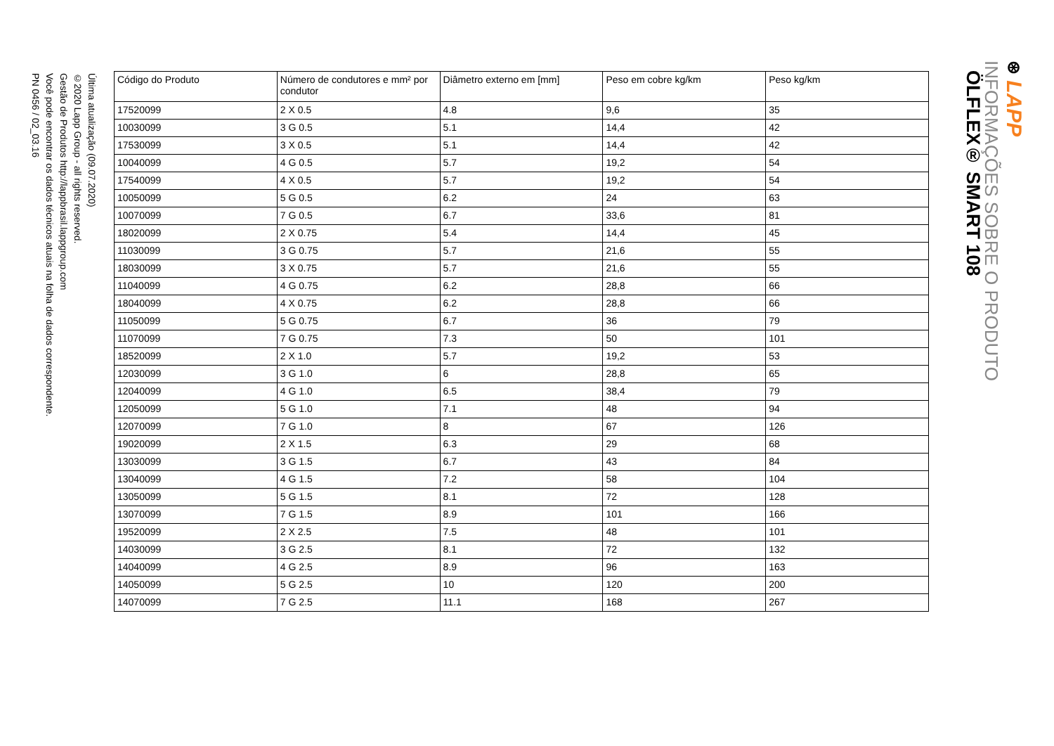⊛ LAPP
INFORMAÇÕES SOBRE O PRODUTO
ÖLFLEX® SMART 108
| Código do Produto | Número de condutores e mm² por condutor | Diâmetro externo em [mm] | Peso em cobre kg/km | Peso kg/km |
| --- | --- | --- | --- | --- |
| 17520099 | 2 X 0.5 | 4.8 | 9,6 | 35 |
| 10030099 | 3 G 0.5 | 5.1 | 14,4 | 42 |
| 17530099 | 3 X 0.5 | 5.1 | 14,4 | 42 |
| 10040099 | 4 G 0.5 | 5.7 | 19,2 | 54 |
| 17540099 | 4 X 0.5 | 5.7 | 19,2 | 54 |
| 10050099 | 5 G 0.5 | 6.2 | 24 | 63 |
| 10070099 | 7 G 0.5 | 6.7 | 33,6 | 81 |
| 18020099 | 2 X 0.75 | 5.4 | 14,4 | 45 |
| 11030099 | 3 G 0.75 | 5.7 | 21,6 | 55 |
| 18030099 | 3 X 0.75 | 5.7 | 21,6 | 55 |
| 11040099 | 4 G 0.75 | 6.2 | 28,8 | 66 |
| 18040099 | 4 X 0.75 | 6.2 | 28,8 | 66 |
| 11050099 | 5 G 0.75 | 6.7 | 36 | 79 |
| 11070099 | 7 G 0.75 | 7.3 | 50 | 101 |
| 18520099 | 2 X 1.0 | 5.7 | 19,2 | 53 |
| 12030099 | 3 G 1.0 | 6 | 28,8 | 65 |
| 12040099 | 4 G 1.0 | 6.5 | 38,4 | 79 |
| 12050099 | 5 G 1.0 | 7.1 | 48 | 94 |
| 12070099 | 7 G 1.0 | 8 | 67 | 126 |
| 19020099 | 2 X 1.5 | 6.3 | 29 | 68 |
| 13030099 | 3 G 1.5 | 6.7 | 43 | 84 |
| 13040099 | 4 G 1.5 | 7.2 | 58 | 104 |
| 13050099 | 5 G 1.5 | 8.1 | 72 | 128 |
| 13070099 | 7 G 1.5 | 8.9 | 101 | 166 |
| 19520099 | 2 X 2.5 | 7.5 | 48 | 101 |
| 14030099 | 3 G 2.5 | 8.1 | 72 | 132 |
| 14040099 | 4 G 2.5 | 8.9 | 96 | 163 |
| 14050099 | 5 G 2.5 | 10 | 120 | 200 |
| 14070099 | 7 G 2.5 | 11.1 | 168 | 267 |
Última atualização (09.07.2020)
©2020 Lapp Group - all rights reserved.
Gestão de Produtos http://lappbrasil.lappgroup.com
Você pode encontrar os dados técnicos atuais na folha de dados correspondente.
PN 0456 / 02_03.16